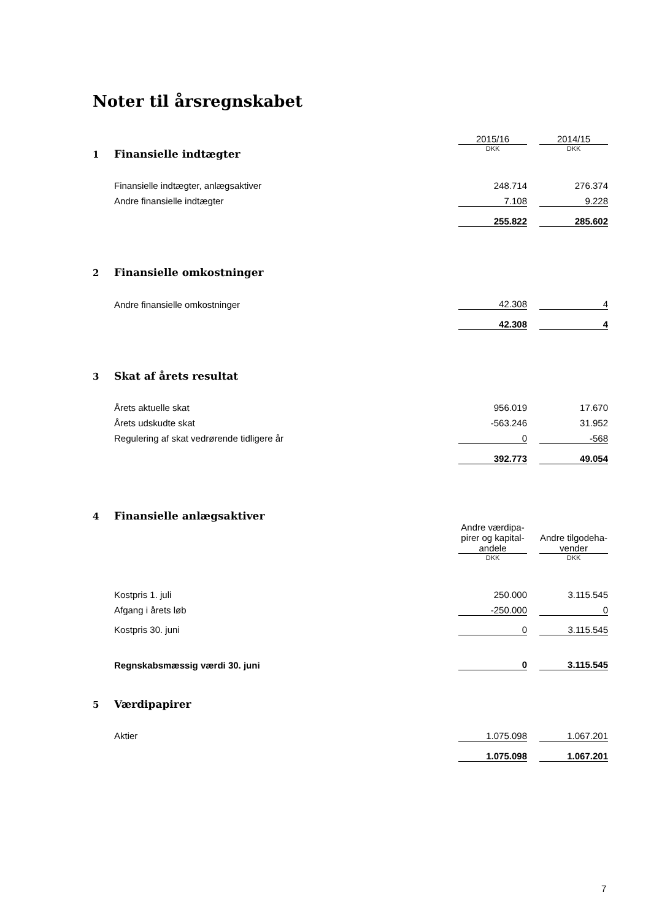Noter til årsregnskabet
| | | 2015/16 | | 2014/15 |
| 1 | Finansielle indtægter | DKK | | DKK |
| | Finansielle indtægter, anlægsaktiver | 248.714 | | 276.374 |
| | Andre finansielle indtægter | 7.108 | | 9.228 |
| | | 255.822 | | 285.602 |
| 2 | Finansielle omkostninger | | | |
| | Andre finansielle omkostninger | 42.308 | | 4 |
| | | 42.308 | | 4 |
| 3 | Skat af årets resultat | | | |
| | Årets aktuelle skat | 956.019 | | 17.670 |
| | Årets udskudte skat | -563.246 | | 31.952 |
| | Regulering af skat vedrørende tidligere år | 0 | | -568 |
| | | 392.773 | | 49.054 |
| 4 | Finansielle anlægsaktiver | | | |
| | | Andre værdipa- pirer og kapital- andele | | Andre tilgodeha- vender |
| | | DKK | | DKK |
| | Kostpris 1. juli | 250.000 | | 3.115.545 |
| | Afgang i årets løb | -250.000 | | 0 |
| | Kostpris 30. juni | 0 | | 3.115.545 |
| | Regnskabsmæssig værdi 30. juni | 0 | | 3.115.545 |
| 5 | Værdipapirer | | | |
| | Aktier | 1.075.098 | | 1.067.201 |
| | | 1.075.098 | | 1.067.201 |
7